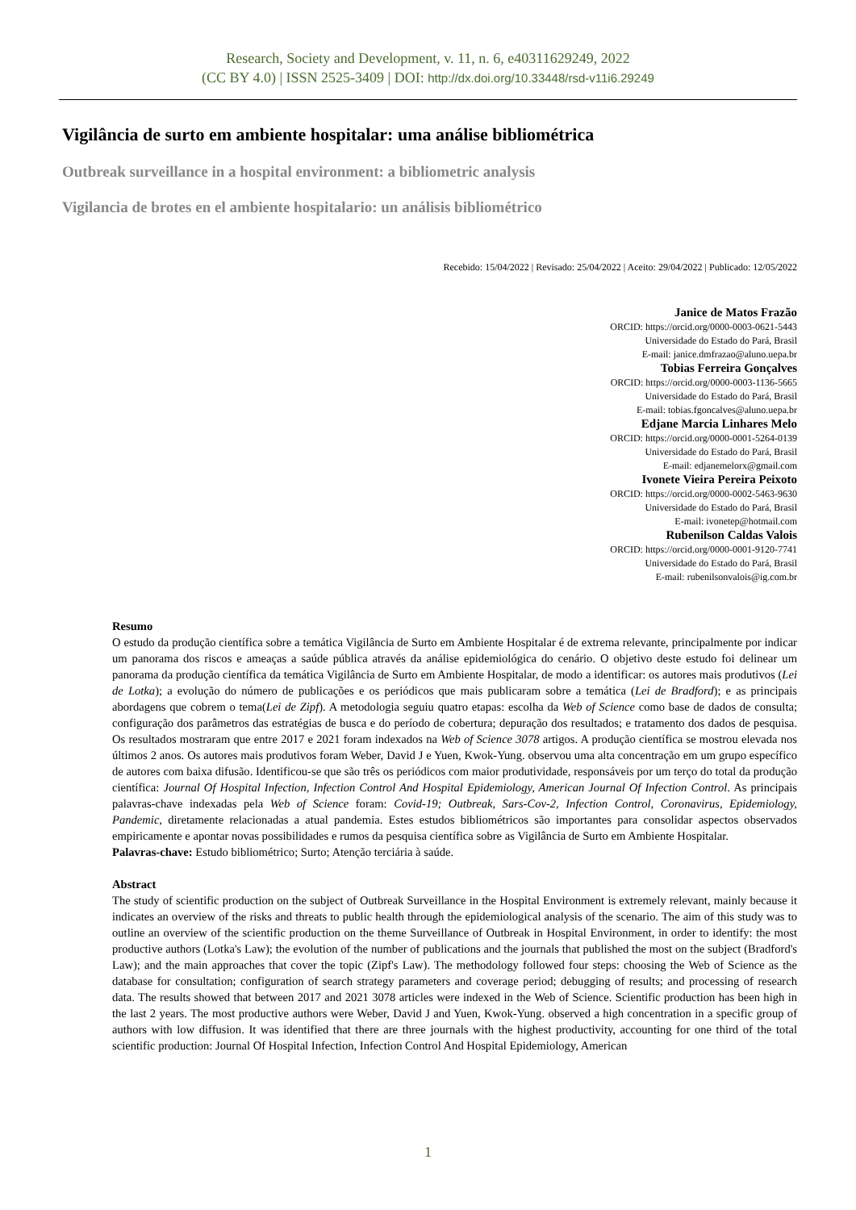Research, Society and Development, v. 11, n. 6, e40311629249, 2022
(CC BY 4.0) | ISSN 2525-3409 | DOI: http://dx.doi.org/10.33448/rsd-v11i6.29249
Vigilância de surto em ambiente hospitalar: uma análise bibliométrica
Outbreak surveillance in a hospital environment: a bibliometric analysis
Vigilancia de brotes en el ambiente hospitalario: un análisis bibliométrico
Recebido: 15/04/2022 | Revisado: 25/04/2022 | Aceito: 29/04/2022 | Publicado: 12/05/2022
Janice de Matos Frazão
ORCID: https://orcid.org/0000-0003-0621-5443
Universidade do Estado do Pará, Brasil
E-mail: janice.dmfrazao@aluno.uepa.br
Tobias Ferreira Gonçalves
ORCID: https://orcid.org/0000-0003-1136-5665
Universidade do Estado do Pará, Brasil
E-mail: tobias.fgoncalves@aluno.uepa.br
Edjane Marcia Linhares Melo
ORCID: https://orcid.org/0000-0001-5264-0139
Universidade do Estado do Pará, Brasil
E-mail: edjanemelorx@gmail.com
Ivonete Vieira Pereira Peixoto
ORCID: https://orcid.org/0000-0002-5463-9630
Universidade do Estado do Pará, Brasil
E-mail: ivonetep@hotmail.com
Rubenilson Caldas Valois
ORCID: https://orcid.org/0000-0001-9120-7741
Universidade do Estado do Pará, Brasil
E-mail: rubenilsonvalois@ig.com.br
Resumo
O estudo da produção científica sobre a temática Vigilância de Surto em Ambiente Hospitalar é de extrema relevante, principalmente por indicar um panorama dos riscos e ameaças a saúde pública através da análise epidemiológica do cenário. O objetivo deste estudo foi delinear um panorama da produção científica da temática Vigilância de Surto em Ambiente Hospitalar, de modo a identificar: os autores mais produtivos (Lei de Lotka); a evolução do número de publicações e os periódicos que mais publicaram sobre a temática (Lei de Bradford); e as principais abordagens que cobrem o tema(Lei de Zipf). A metodologia seguiu quatro etapas: escolha da Web of Science como base de dados de consulta; configuração dos parâmetros das estratégias de busca e do período de cobertura; depuração dos resultados; e tratamento dos dados de pesquisa. Os resultados mostraram que entre 2017 e 2021 foram indexados na Web of Science 3078 artigos. A produção científica se mostrou elevada nos últimos 2 anos. Os autores mais produtivos foram Weber, David J e Yuen, Kwok-Yung. observou uma alta concentração em um grupo específico de autores com baixa difusão. Identificou-se que são três os periódicos com maior produtividade, responsáveis por um terço do total da produção científica: Journal Of Hospital Infection, Infection Control And Hospital Epidemiology, American Journal Of Infection Control. As principais palavras-chave indexadas pela Web of Science foram: Covid-19; Outbreak, Sars-Cov-2, Infection Control, Coronavirus, Epidemiology, Pandemic, diretamente relacionadas a atual pandemia. Estes estudos bibliométricos são importantes para consolidar aspectos observados empiricamente e apontar novas possibilidades e rumos da pesquisa científica sobre as Vigilância de Surto em Ambiente Hospitalar.
Palavras-chave: Estudo bibliométrico; Surto; Atenção terciária à saúde.
Abstract
The study of scientific production on the subject of Outbreak Surveillance in the Hospital Environment is extremely relevant, mainly because it indicates an overview of the risks and threats to public health through the epidemiological analysis of the scenario. The aim of this study was to outline an overview of the scientific production on the theme Surveillance of Outbreak in Hospital Environment, in order to identify: the most productive authors (Lotka's Law); the evolution of the number of publications and the journals that published the most on the subject (Bradford's Law); and the main approaches that cover the topic (Zipf's Law). The methodology followed four steps: choosing the Web of Science as the database for consultation; configuration of search strategy parameters and coverage period; debugging of results; and processing of research data. The results showed that between 2017 and 2021 3078 articles were indexed in the Web of Science. Scientific production has been high in the last 2 years. The most productive authors were Weber, David J and Yuen, Kwok-Yung. observed a high concentration in a specific group of authors with low diffusion. It was identified that there are three journals with the highest productivity, accounting for one third of the total scientific production: Journal Of Hospital Infection, Infection Control And Hospital Epidemiology, American
1